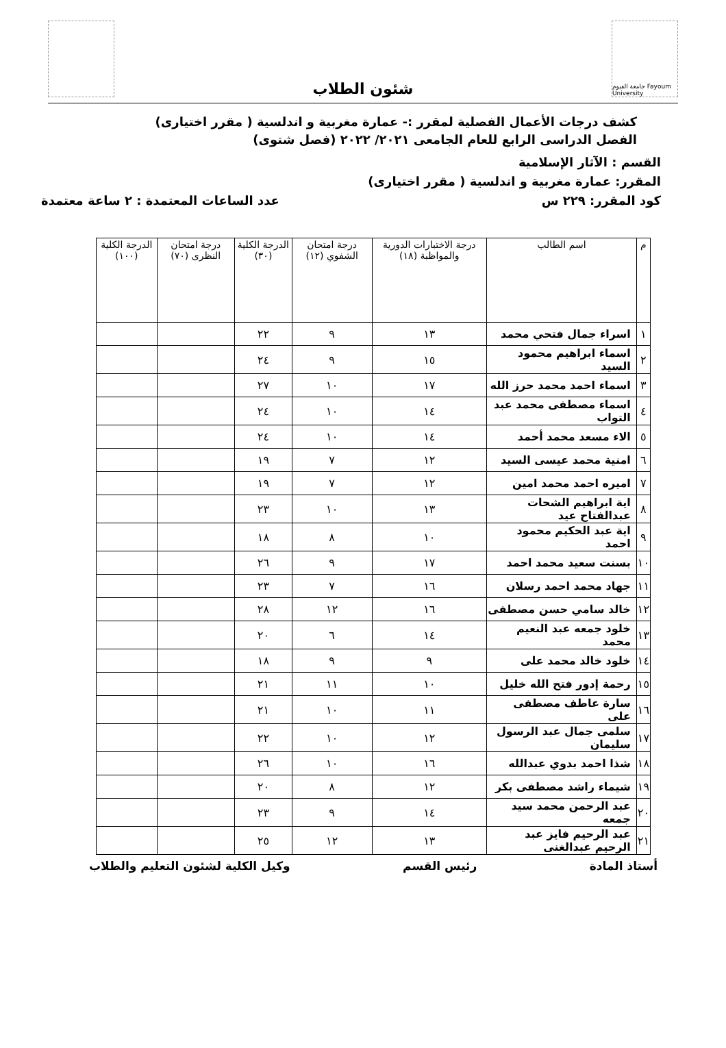جامعة الفيوم Fayoum University
شئون الطلاب
كشف درجات الأعمال الفصلية لمقرر :- عمارة مغربية و اندلسية ( مقرر اختيارى)
الفصل الدراسى الرابع للعام الجامعى ٢٠٢١/ ٢٠٢٢ (فصل شتوى)
القسم : الآثار الإسلامية
المقرر: عمارة مغربية و اندلسية ( مقرر اختيارى)
كود المقرر: ٢٢٩ س عدد الساعات المعتمدة : ٢ ساعة معتمدة
| م | اسم الطالب | درجة الاختبارات الدورية والمواظبة (١٨) | درجة امتحان الشفوي (١٢) | الدرجة الكلية (٣٠) | درجة امتحان النظرى (٧٠) | الدرجة الكلية (١٠٠) |
| --- | --- | --- | --- | --- | --- | --- |
| ١ | اسراء جمال فتحي محمد | ١٣ | ٩ | ٢٢ | | |
| ٢ | اسماء ابراهيم محمود السيد | ١٥ | ٩ | ٢٤ | | |
| ٣ | اسماء احمد محمد حرز الله | ١٧ | ١٠ | ٢٧ | | |
| ٤ | اسماء مصطفى محمد عبد التواب | ١٤ | ١٠ | ٢٤ | | |
| ٥ | الاء مسعد محمد أحمد | ١٤ | ١٠ | ٢٤ | | |
| ٦ | امنية محمد عيسى السيد | ١٢ | ٧ | ١٩ | | |
| ٧ | اميره احمد محمد امين | ١٢ | ٧ | ١٩ | | |
| ٨ | اية ابراهيم الشحات عبدالفتاح عيد | ١٣ | ١٠ | ٢٣ | | |
| ٩ | اية عبد الحكيم محمود احمد | ١٠ | ٨ | ١٨ | | |
| ١٠ | بسنت سعيد محمد احمد | ١٧ | ٩ | ٢٦ | | |
| ١١ | جهاد محمد احمد رسلان | ١٦ | ٧ | ٢٣ | | |
| ١٢ | خالد سامي حسن مصطفى | ١٦ | ١٢ | ٢٨ | | |
| ١٣ | خلود جمعه عبد النعيم محمد | ١٤ | ٦ | ٢٠ | | |
| ١٤ | خلود خالد محمد على | ٩ | ٩ | ١٨ | | |
| ١٥ | رحمة إدور فتح الله خليل | ١٠ | ١١ | ٢١ | | |
| ١٦ | سارة عاطف مصطفى على | ١١ | ١٠ | ٢١ | | |
| ١٧ | سلمى جمال عبد الرسول سليمان | ١٢ | ١٠ | ٢٢ | | |
| ١٨ | شذا احمد بدوي عبدالله | ١٦ | ١٠ | ٢٦ | | |
| ١٩ | شيماء راشد مصطفى بكر | ١٢ | ٨ | ٢٠ | | |
| ٢٠ | عبد الرحمن محمد سيد جمعه | ١٤ | ٩ | ٢٣ | | |
| ٢١ | عبد الرحيم فايز عبد الرحيم عبدالغنى | ١٣ | ١٢ | ٢٥ | | |
أستاذ المادة رئيس القسم وكيل الكلية لشئون التعليم والطلاب